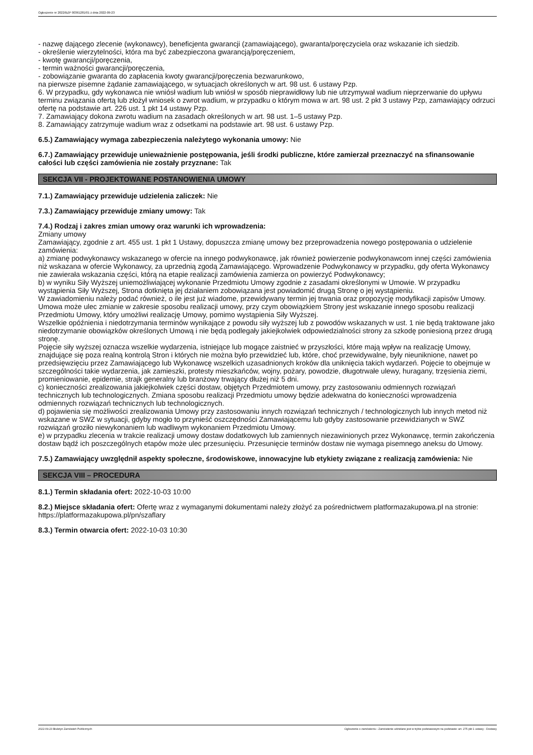Ogłoszenie nr 2022/BZP 00361281/01 z dnia 2022-09-23
- nazwę dającego zlecenie (wykonawcy), beneficjenta gwarancji (zamawiającego), gwaranta/poręczyciela oraz wskazanie ich siedzib.
- określenie wierzytelności, która ma być zabezpieczona gwarancją/poręczeniem,
- kwotę gwarancji/poręczenia,
- termin ważności gwarancji/poręczenia,
- zobowiązanie gwaranta do zapłacenia kwoty gwarancji/poręczenia bezwarunkowo,
na pierwsze pisemne żądanie zamawiającego, w sytuacjach określonych w art. 98 ust. 6 ustawy Pzp.
6. W przypadku, gdy wykonawca nie wniósł wadium lub wniósł w sposób nieprawidłowy lub nie utrzymywał wadium nieprzerwanie do upływu terminu związania ofertą lub złożył wniosek o zwrot wadium, w przypadku o którym mowa w art. 98 ust. 2 pkt 3 ustawy Pzp, zamawiający odrzuci ofertę na podstawie art. 226 ust. 1 pkt 14 ustawy Pzp.
7. Zamawiający dokona zwrotu wadium na zasadach określonych w art. 98 ust. 1–5 ustawy Pzp.
8. Zamawiający zatrzymuje wadium wraz z odsetkami na podstawie art. 98 ust. 6 ustawy Pzp.
6.5.) Zamawiający wymaga zabezpieczenia należytego wykonania umowy: Nie
6.7.) Zamawiający przewiduje unieważnienie postępowania, jeśli środki publiczne, które zamierzał przeznaczyć na sfinansowanie całości lub części zamówienia nie zostały przyznane: Tak
SEKCJA VII - PROJEKTOWANE POSTANOWIENIA UMOWY
7.1.) Zamawiający przewiduje udzielenia zaliczek: Nie
7.3.) Zamawiający przewiduje zmiany umowy: Tak
7.4.) Rodzaj i zakres zmian umowy oraz warunki ich wprowadzenia:
Zmiany umowy
Zamawiający, zgodnie z art. 455 ust. 1 pkt 1 Ustawy, dopuszcza zmianę umowy bez przeprowadzenia nowego postępowania o udzielenie zamówienia:
a) zmianę podwykonawcy wskazanego w ofercie na innego podwykonawcę, jak również powierzenie podwykonawcom innej części zamówienia niż wskazana w ofercie Wykonawcy, za uprzednią zgodą Zamawiającego. Wprowadzenie Podwykonawcy w przypadku, gdy oferta Wykonawcy nie zawierała wskazania części, którą na etapie realizacji zamówienia zamierza on powierzyć Podwykonawcy;
b) w wyniku Siły Wyższej uniemożliwiającej wykonanie Przedmiotu Umowy zgodnie z zasadami określonymi w Umowie. W przypadku wystąpienia Siły Wyższej, Strona dotknięta jej działaniem zobowiązana jest powiadomić drugą Stronę o jej wystąpieniu.
W zawiadomieniu należy podać również, o ile jest już wiadome, przewidywany termin jej trwania oraz propozycję modyfikacji zapisów Umowy. Umowa może ulec zmianie w zakresie sposobu realizacji umowy, przy czym obowiązkiem Strony jest wskazanie innego sposobu realizacji Przedmiotu Umowy, który umożliwi realizację Umowy, pomimo wystąpienia Siły Wyższej.
Wszelkie opóźnienia i niedotrzymania terminów wynikające z powodu siły wyższej lub z powodów wskazanych w ust. 1 nie będą traktowane jako niedotrzymanie obowiązków określonych Umową i nie będą podlegały jakiejkolwiek odpowiedzialności strony za szkodę poniesioną przez drugą stronę.
Pojęcie siły wyższej oznacza wszelkie wydarzenia, istniejące lub mogące zaistnieć w przyszłości, które mają wpływ na realizację Umowy, znajdujące się poza realną kontrolą Stron i których nie można było przewidzieć lub, które, choć przewidywalne, były nieuniknione, nawet po przedsięwzięciu przez Zamawiającego lub Wykonawcę wszelkich uzasadnionych kroków dla uniknięcia takich wydarzeń. Pojęcie to obejmuje w szczególności takie wydarzenia, jak zamieszki, protesty mieszkańców, wojny, pożary, powodzie, długotrwałe ulewy, huragany, trzęsienia ziemi, promieniowanie, epidemie, strajk generalny lub branżowy trwający dłużej niż 5 dni.
c) konieczności zrealizowania jakiejkolwiek części dostaw, objętych Przedmiotem umowy, przy zastosowaniu odmiennych rozwiązań technicznych lub technologicznych. Zmiana sposobu realizacji Przedmiotu umowy będzie adekwatna do konieczności wprowadzenia odmiennych rozwiązań technicznych lub technologicznych.
d) pojawienia się możliwości zrealizowania Umowy przy zastosowaniu innych rozwiązań technicznych / technologicznych lub innych metod niż wskazane w SWZ w sytuacji, gdyby mogło to przynieść oszczędności Zamawiającemu lub gdyby zastosowanie przewidzianych w SWZ rozwiązań groziło niewykonaniem lub wadliwym wykonaniem Przedmiotu Umowy.
e) w przypadku zlecenia w trakcie realizacji umowy dostaw dodatkowych lub zamiennych niezawinionych przez Wykonawcę, termin zakończenia dostaw bądź ich poszczególnych etapów może ulec przesunięciu. Przesunięcie terminów dostaw nie wymaga pisemnego aneksu do Umowy.
7.5.) Zamawiający uwzględnił aspekty społeczne, środowiskowe, innowacyjne lub etykiety związane z realizacją zamówienia: Nie
SEKCJA VIII – PROCEDURA
8.1.) Termin składania ofert: 2022-10-03 10:00
8.2.) Miejsce składania ofert: Ofertę wraz z wymaganymi dokumentami należy złożyć za pośrednictwem platformazakupowa.pl na stronie: https://platformazakupowa.pl/pn/szaflary
8.3.) Termin otwarcia ofert: 2022-10-03 10:30
2022-09-23 Biuletyn Zamówień Publicznych Ogłoszenie o zamówieniu - Zamówienie udzielane jest w trybie podstawowym na podstawie: art. 275 pkt 1 ustawy - Dostawy